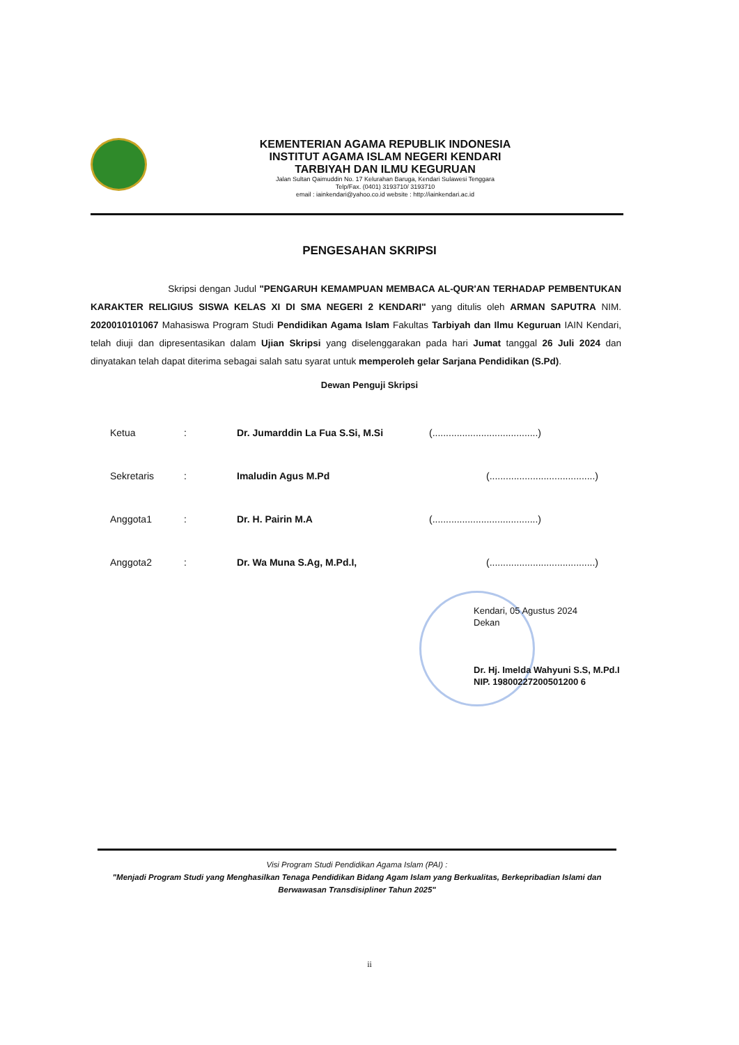KEMENTERIAN AGAMA REPUBLIK INDONESIA
INSTITUT AGAMA ISLAM NEGERI KENDARI
TARBIYAH DAN ILMU KEGURUAN
Jalan Sultan Qaimuddin No. 17 Kelurahan Baruga, Kendari Sulawesi Tenggara
Telp/Fax. (0401) 3193710/ 3193710
email : iainkendari@yahoo.co.id website : http://iainkendari.ac.id
PENGESAHAN SKRIPSI
Skripsi dengan Judul "PENGARUH KEMAMPUAN MEMBACA AL-QUR'AN TERHADAP PEMBENTUKAN KARAKTER RELIGIUS SISWA KELAS XI DI SMA NEGERI 2 KENDARI" yang ditulis oleh ARMAN SAPUTRA NIM. 2020010101067 Mahasiswa Program Studi Pendidikan Agama Islam Fakultas Tarbiyah dan Ilmu Keguruan IAIN Kendari, telah diuji dan dipresentasikan dalam Ujian Skripsi yang diselenggarakan pada hari Jumat tanggal 26 Juli 2024 dan dinyatakan telah dapat diterima sebagai salah satu syarat untuk memperoleh gelar Sarjana Pendidikan (S.Pd).
Dewan Penguji Skripsi
| Ketua | : | Dr. Jumarddin La Fua S.Si, M.Si | (.......................................) |
| Sekretaris | : | Imaludin Agus M.Pd | (.......................................) |
| Anggota1 | : | Dr. H. Pairin M.A | (.......................................) |
| Anggota2 | : | Dr. Wa Muna S.Ag, M.Pd.I, | (.......................................) |
Kendari, 05 Agustus 2024
Dekan
Dr. Hj. Imelda Wahyuni S.S, M.Pd.I
NIP. 19800227200501200 6
Visi Program Studi Pendidikan Agama Islam (PAI) :
"Menjadi Program Studi yang Menghasilkan Tenaga Pendidikan Bidang Agam Islam yang Berkualitas, Berkepribadian Islami dan Berwawasan Transdisipliner Tahun 2025"
ii